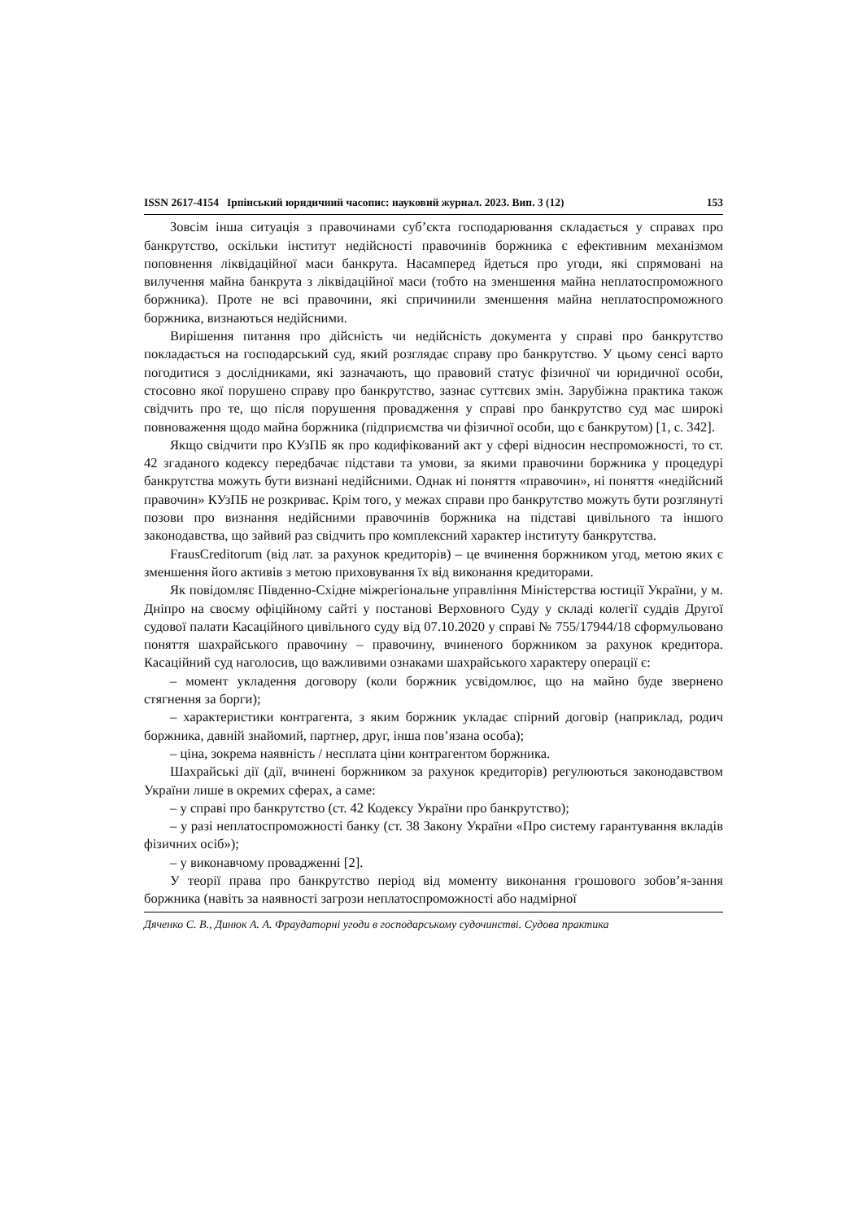ISSN 2617-4154 Ірпінський юридичний часопис: науковий журнал. 2023. Вип. 3 (12) 153
Зовсім інша ситуація з правочинами суб’єкта господарювання складається у справах про банкрутство, оскільки інститут недійсності правочинів боржника є ефективним механізмом поповнення ліквідаційної маси банкрута. Насамперед йдеться про угоди, які спрямовані на вилучення майна банкрута з ліквідаційної маси (тобто на зменшення майна неплатоспроможного боржника). Проте не всі правочини, які спричинили зменшення майна неплатоспроможного боржника, визнаються недійсними.
Вирішення питання про дійсність чи недійсність документа у справі про банкрутство покладається на господарський суд, який розглядає справу про банкрутство. У цьому сенсі варто погодитися з дослідниками, які зазначають, що правовий статус фізичної чи юридичної особи, стосовно якої порушено справу про банкрутство, зазнає суттєвих змін. Зарубіжна практика також свідчить про те, що після порушення провадження у справі про банкрутство суд має широкі повноваження щодо майна боржника (підприємства чи фізичної особи, що є банкрутом) [1, с. 342].
Якщо свідчити про КУзПБ як про кодифікований акт у сфері відносин неспроможності, то ст. 42 згаданого кодексу передбачає підстави та умови, за якими правочини боржника у процедурі банкрутства можуть бути визнані недійсними. Однак ні поняття «правочин», ні поняття «недійсний правочин» КУзПБ не розкриває. Крім того, у межах справи про банкрутство можуть бути розглянуті позови про визнання недійсними правочинів боржника на підставі цивільного та іншого законодавства, що зайвий раз свідчить про комплексний характер інституту банкрутства.
FrausCreditorum (від лат. за рахунок кредиторів) – це вчинення боржником угод, метою яких є зменшення його активів з метою приховування їх від виконання кредиторами.
Як повідомляє Південно-Східне міжрегіональне управління Міністерства юстиції України, у м. Дніпро на своєму офіційному сайті у постанові Верховного Суду у складі колегії суддів Другої судової палати Касаційного цивільного суду від 07.10.2020 у справі № 755/17944/18 сформульовано поняття шахрайського правочину – правочину, вчиненого боржником за рахунок кредитора. Касаційний суд наголосив, що важливими ознаками шахрайського характеру операції є:
– момент укладення договору (коли боржник усвідомлює, що на майно буде звернено стягнення за борги);
– характеристики контрагента, з яким боржник укладає спірний договір (наприклад, родич боржника, давній знайомий, партнер, друг, інша пов’язана особа);
– ціна, зокрема наявність / несплата ціни контрагентом боржника.
Шахрайські дії (дії, вчинені боржником за рахунок кредиторів) регулюються законодавством України лише в окремих сферах, а саме:
– у справі про банкрутство (ст. 42 Кодексу України про банкрутство);
– у разі неплатоспроможності банку (ст. 38 Закону України «Про систему гарантування вкладів фізичних осіб»);
– у виконавчому провадженні [2].
У теорії права про банкрутство період від моменту виконання грошового зобов’я-зання боржника (навіть за наявності загрози неплатоспроможності або надмірної
Дяченко С. В., Динюк А. А. Фраудаторні угоди в господарському судочинстві. Судова практика